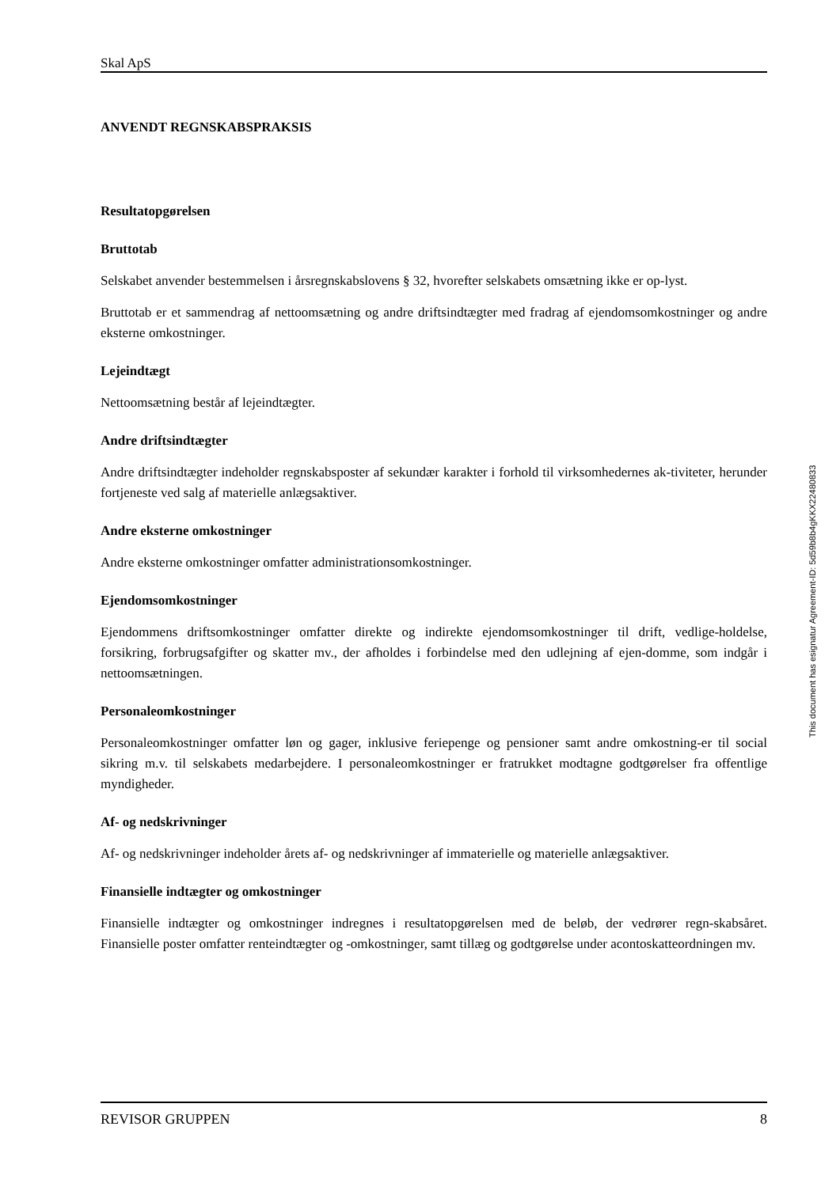Skal ApS
ANVENDT REGNSKABSPRAKSIS
Resultatopgørelsen
Bruttotab
Selskabet anvender bestemmelsen i årsregnskabslovens § 32, hvorefter selskabets omsætning ikke er op-lyst.
Bruttotab er et sammendrag af nettoomsætning og andre driftsindtægter med fradrag af ejendomsomkostninger og andre eksterne omkostninger.
Lejeindtægt
Nettoomsætning består af lejeindtægter.
Andre driftsindtægter
Andre driftsindtægter indeholder regnskabsposter af sekundær karakter i forhold til virksomhedernes ak-tiviteter, herunder fortjeneste ved salg af materielle anlægsaktiver.
Andre eksterne omkostninger
Andre eksterne omkostninger omfatter administrationsomkostninger.
Ejendomsomkostninger
Ejendommens driftsomkostninger omfatter direkte og indirekte ejendomsomkostninger til drift, vedlige-holdelse, forsikring, forbrugsafgifter og skatter mv., der afholdes i forbindelse med den udlejning af ejen-domme, som indgår i nettoomsætningen.
Personaleomkostninger
Personaleomkostninger omfatter løn og gager, inklusive feriepenge og pensioner samt andre omkostning-er til social sikring m.v. til selskabets medarbejdere. I personaleomkostninger er fratrukket modtagne godtgørelser fra offentlige myndigheder.
Af- og nedskrivninger
Af- og nedskrivninger indeholder årets af- og nedskrivninger af immaterielle og materielle anlægsaktiver.
Finansielle indtægter og omkostninger
Finansielle indtægter og omkostninger indregnes i resultatopgørelsen med de beløb, der vedrører regn-skabsåret. Finansielle poster omfatter renteindtægter og -omkostninger, samt tillæg og godtgørelse under acontoskatteordningen mv.
REVISOR GRUPPEN 8
This document has esignatur Agreement-ID: 5d59b8b4gKKX22480833